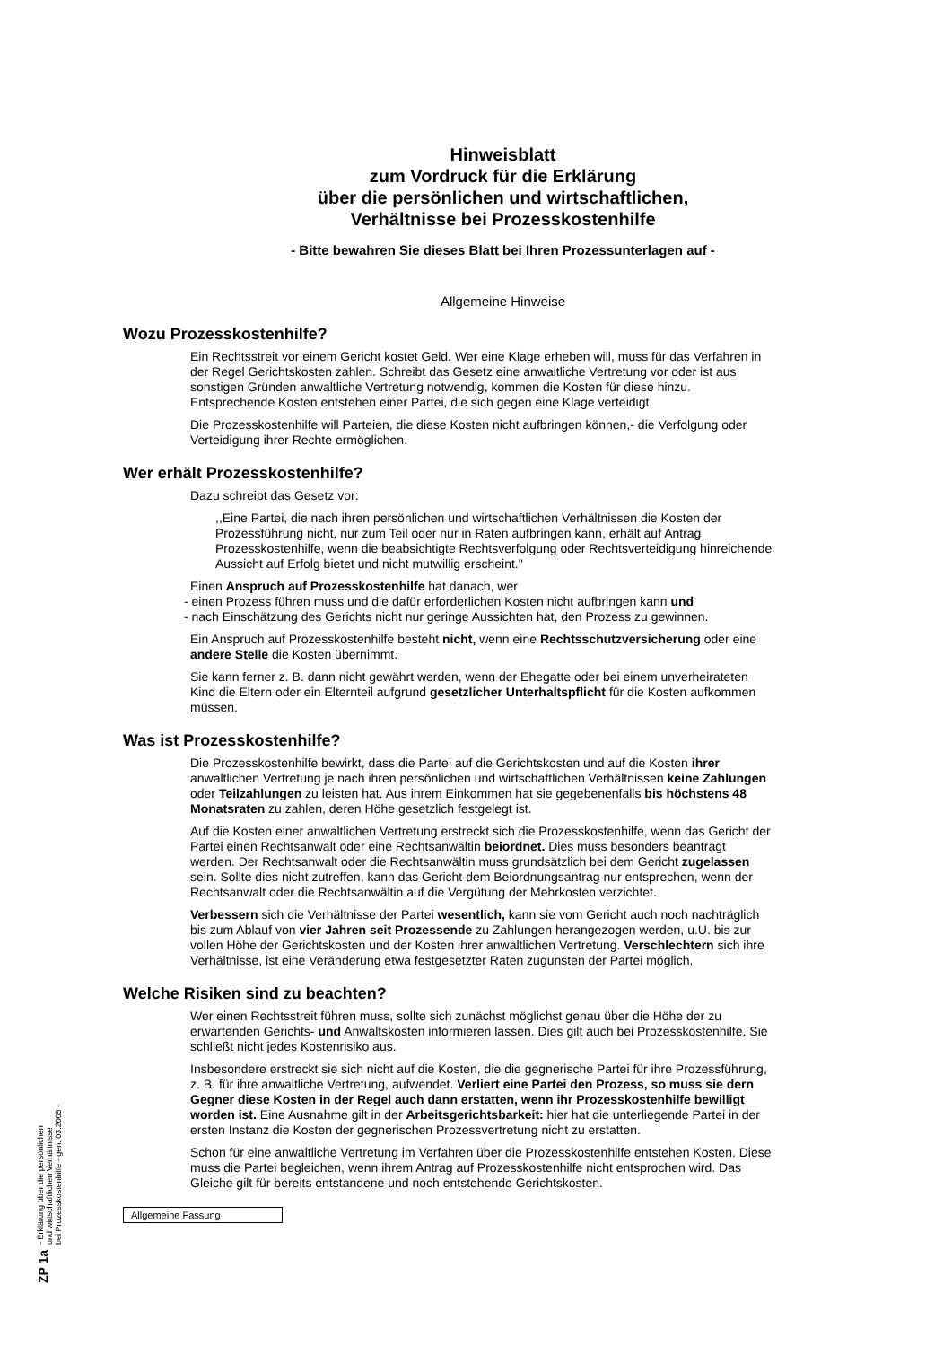Hinweisblatt
zum Vordruck für die Erklärung
über die persönlichen und wirtschaftlichen,
Verhältnisse bei Prozesskostenhilfe
- Bitte bewahren Sie dieses Blatt bei Ihren Prozessunterlagen auf -
Allgemeine Hinweise
Wozu Prozesskostenhilfe?
Ein Rechtsstreit vor einem Gericht kostet Geld. Wer eine Klage erheben will, muss für das Verfahren in der Regel Gerichtskosten zahlen. Schreibt das Gesetz eine anwaltliche Vertretung vor oder ist aus sonstigen Gründen anwaltliche Vertretung notwendig, kommen die Kosten für diese hinzu. Entsprechende Kosten entstehen einer Partei, die sich gegen eine Klage verteidigt.
Die Prozesskostenhilfe will Parteien, die diese Kosten nicht aufbringen können,- die Verfolgung oder Verteidigung ihrer Rechte ermöglichen.
Wer erhält Prozesskostenhilfe?
Dazu schreibt das Gesetz vor:
,,Eine Partei, die nach ihren persönlichen und wirtschaftlichen Verhältnissen die Kosten der Prozessführung nicht, nur zum Teil oder nur in Raten aufbringen kann, erhält auf Antrag Prozesskostenhilfe, wenn die beabsichtigte Rechtsverfolgung oder Rechtsverteidigung hinreichende Aussicht auf Erfolg bietet und nicht mutwillig erscheint."
Einen Anspruch auf Prozesskostenhilfe hat danach, wer
- einen Prozess führen muss und die dafür erforderlichen Kosten nicht aufbringen kann und
- nach Einschätzung des Gerichts nicht nur geringe Aussichten hat, den Prozess zu gewinnen.
Ein Anspruch auf Prozesskostenhilfe besteht nicht, wenn eine Rechtsschutzversicherung oder eine andere Stelle die Kosten übernimmt.
Sie kann ferner z. B. dann nicht gewährt werden, wenn der Ehegatte oder bei einem unverheirateten Kind die Eltern oder ein Elternteil aufgrund gesetzlicher Unterhaltspflicht für die Kosten aufkommen müssen.
Was ist Prozesskostenhilfe?
Die Prozesskostenhilfe bewirkt, dass die Partei auf die Gerichtskosten und auf die Kosten ihrer anwaltlichen Vertretung je nach ihren persönlichen und wirtschaftlichen Verhältnissen keine Zahlungen oder Teilzahlungen zu leisten hat. Aus ihrem Einkommen hat sie gegebenenfalls bis höchstens 48 Monatsraten zu zahlen, deren Höhe gesetzlich festgelegt ist.
Auf die Kosten einer anwaltlichen Vertretung erstreckt sich die Prozesskostenhilfe, wenn das Gericht der Partei einen Rechtsanwalt oder eine Rechtsanwältin beiordnet. Dies muss besonders beantragt werden. Der Rechtsanwalt oder die Rechtsanwältin muss grundsätzlich bei dem Gericht zugelassen sein. Sollte dies nicht zutreffen, kann das Gericht dem Beiordnungsantrag nur entsprechen, wenn der Rechtsanwalt oder die Rechtsanwältin auf die Vergütung der Mehrkosten verzichtet.
Verbessern sich die Verhältnisse der Partei wesentlich, kann sie vom Gericht auch noch nachträglich bis zum Ablauf von vier Jahren seit Prozessende zu Zahlungen herangezogen werden, u.U. bis zur vollen Höhe der Gerichtskosten und der Kosten ihrer anwaltlichen Vertretung. Verschlechtern sich ihre Verhältnisse, ist eine Veränderung etwa festgesetzter Raten zugunsten der Partei möglich.
Welche Risiken sind zu beachten?
Wer einen Rechtsstreit führen muss, sollte sich zunächst möglichst genau über die Höhe der zu erwartenden Gerichts- und Anwaltskosten informieren lassen. Dies gilt auch bei Prozesskostenhilfe. Sie schließt nicht jedes Kostenrisiko aus.
Insbesondere erstreckt sie sich nicht auf die Kosten, die die gegnerische Partei für ihre Prozessführung, z. B. für ihre anwaltliche Vertretung, aufwendet. Verliert eine Partei den Prozess, so muss sie dern Gegner diese Kosten in der Regel auch dann erstatten, wenn ihr Prozesskostenhilfe bewilligt worden ist. Eine Ausnahme gilt in der Arbeitsgerichtsbarkeit: hier hat die unterliegende Partei in der ersten Instanz die Kosten der gegnerischen Prozessvertretung nicht zu erstatten.
Schon für eine anwaltliche Vertretung im Verfahren über die Prozesskostenhilfe entstehen Kosten. Diese muss die Partei begleichen, wenn ihrem Antrag auf Prozesskostenhilfe nicht entsprochen wird. Das Gleiche gilt für bereits entstandene und noch entstehende Gerichtskosten.
Allgemeine Fassung
ZP 1a - Erklärung über die persönlichen
und wirtschaftlichen Verhältnisse
bei Prozesskostenhilfe - gen. 03.2005 -